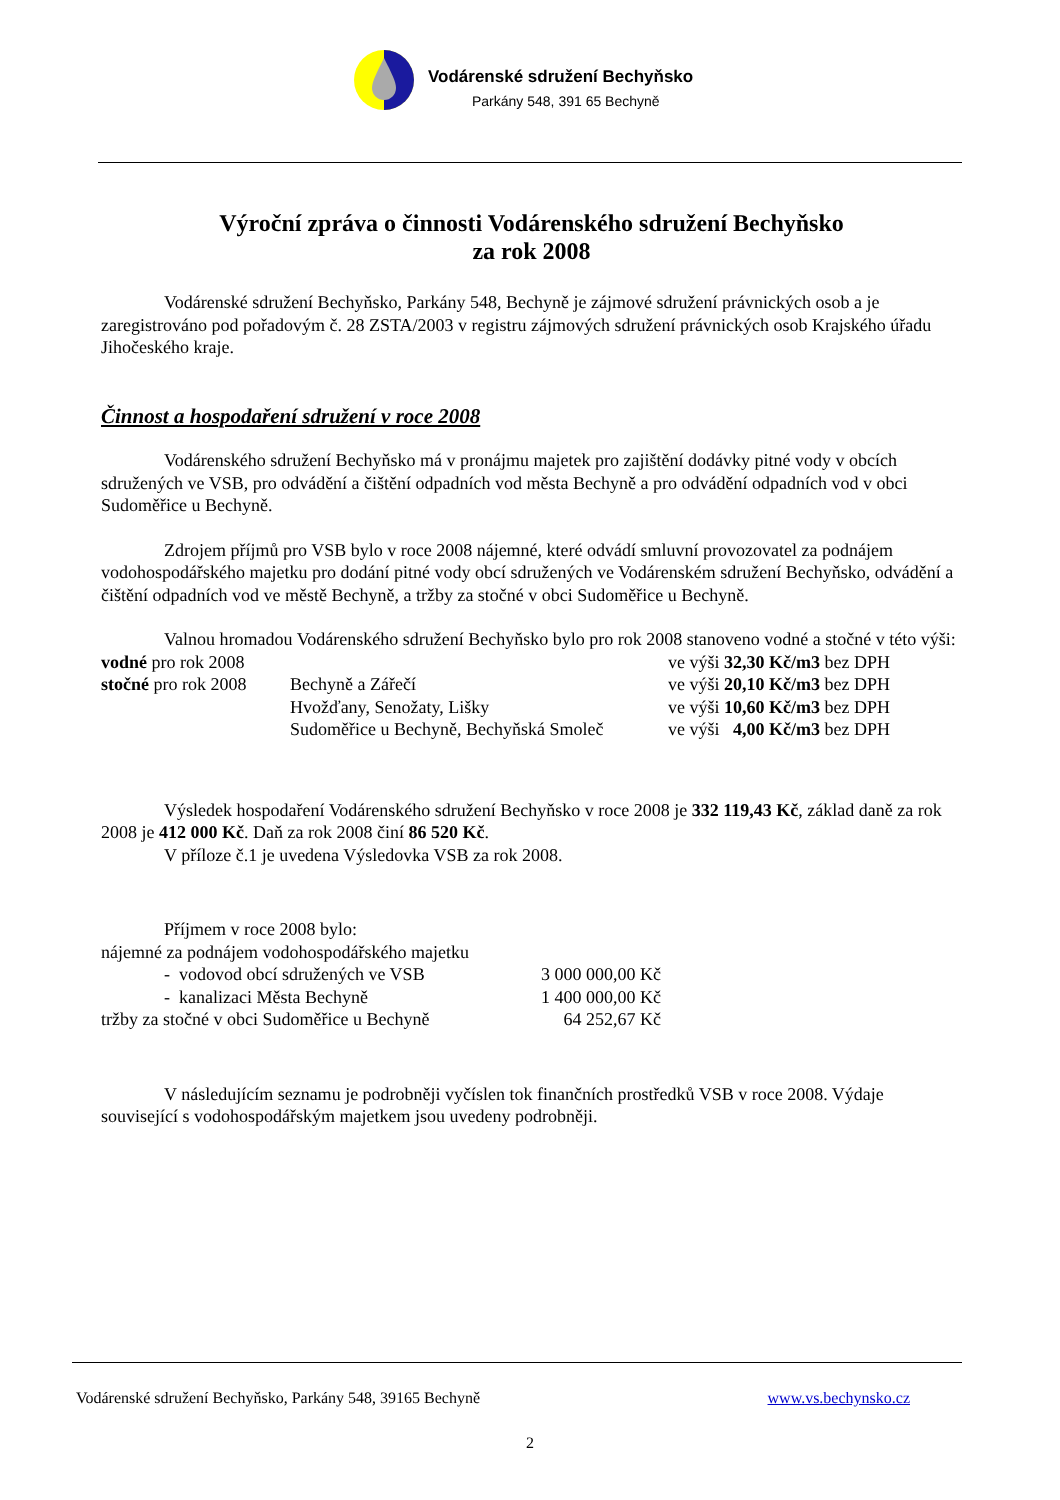Vodárenské sdružení Bechyňsko
Parkány 548, 391 65 Bechyně
Výroční zpráva o činnosti Vodárenského sdružení Bechyňsko
za rok 2008
Vodárenské sdružení Bechyňsko, Parkány 548, Bechyně je zájmové sdružení právnických osob a je zaregistrováno pod pořadovým č. 28 ZSTA/2003 v registru zájmových sdružení právnických osob Krajského úřadu Jihočeského kraje.
Činnost a hospodaření sdružení v roce 2008
Vodárenského sdružení Bechyňsko má v pronájmu majetek pro zajištění dodávky pitné vody v obcích sdružených ve VSB, pro odvádění a čištění odpadních vod města Bechyně a pro odvádění odpadních vod v obci Sudoměřice u Bechyně.
Zdrojem příjmů pro VSB bylo v roce 2008 nájemné, které odvádí smluvní provozovatel za podnájem vodohospodářského majetku pro dodání pitné vody obcí sdružených ve Vodárenském sdružení Bechyňsko, odvádění a čištění odpadních vod ve městě Bechyně, a tržby za stočné v obci Sudoměřice u Bechyně.
Valnou hromadou Vodárenského sdružení Bechyňsko bylo pro rok 2008 stanoveno vodné a stočné v této výši:
| vodné pro rok 2008 | | ve výši 32,30 Kč/m3 bez DPH |
| stočné pro rok 2008 | Bechyně a Zářečí | ve výši 20,10 Kč/m3 bez DPH |
| | Hvožďany, Senožaty, Lišky | ve výši 10,60 Kč/m3 bez DPH |
| | Sudoměřice u Bechyně, Bechyňská Smoleč | ve výši 4,00 Kč/m3 bez DPH |
Výsledek hospodaření Vodárenského sdružení Bechyňsko v roce 2008 je 332 119,43 Kč, základ daně za rok 2008 je 412 000 Kč. Daň za rok 2008 činí 86 520 Kč.
V příloze č.1 je uvedena Výsledovka VSB za rok 2008.
Příjmem v roce 2008 bylo:
| nájemné za podnájem vodohospodářského majetku | |
| - vodovod obcí sdružených ve VSB | 3 000 000,00 Kč |
| - kanalizaci Města Bechyně | 1 400 000,00 Kč |
| tržby za stočné v obci Sudoměřice u Bechyně | 64 252,67 Kč |
V následujícím seznamu je podrobněji vyčíslen tok finančních prostředků VSB v roce 2008. Výdaje související s vodohospodářským majetkem jsou uvedeny podrobněji.
Vodárenské sdružení Bechyňsko, Parkány 548, 39165 Bechyně www.vs.bechynsko.cz
2